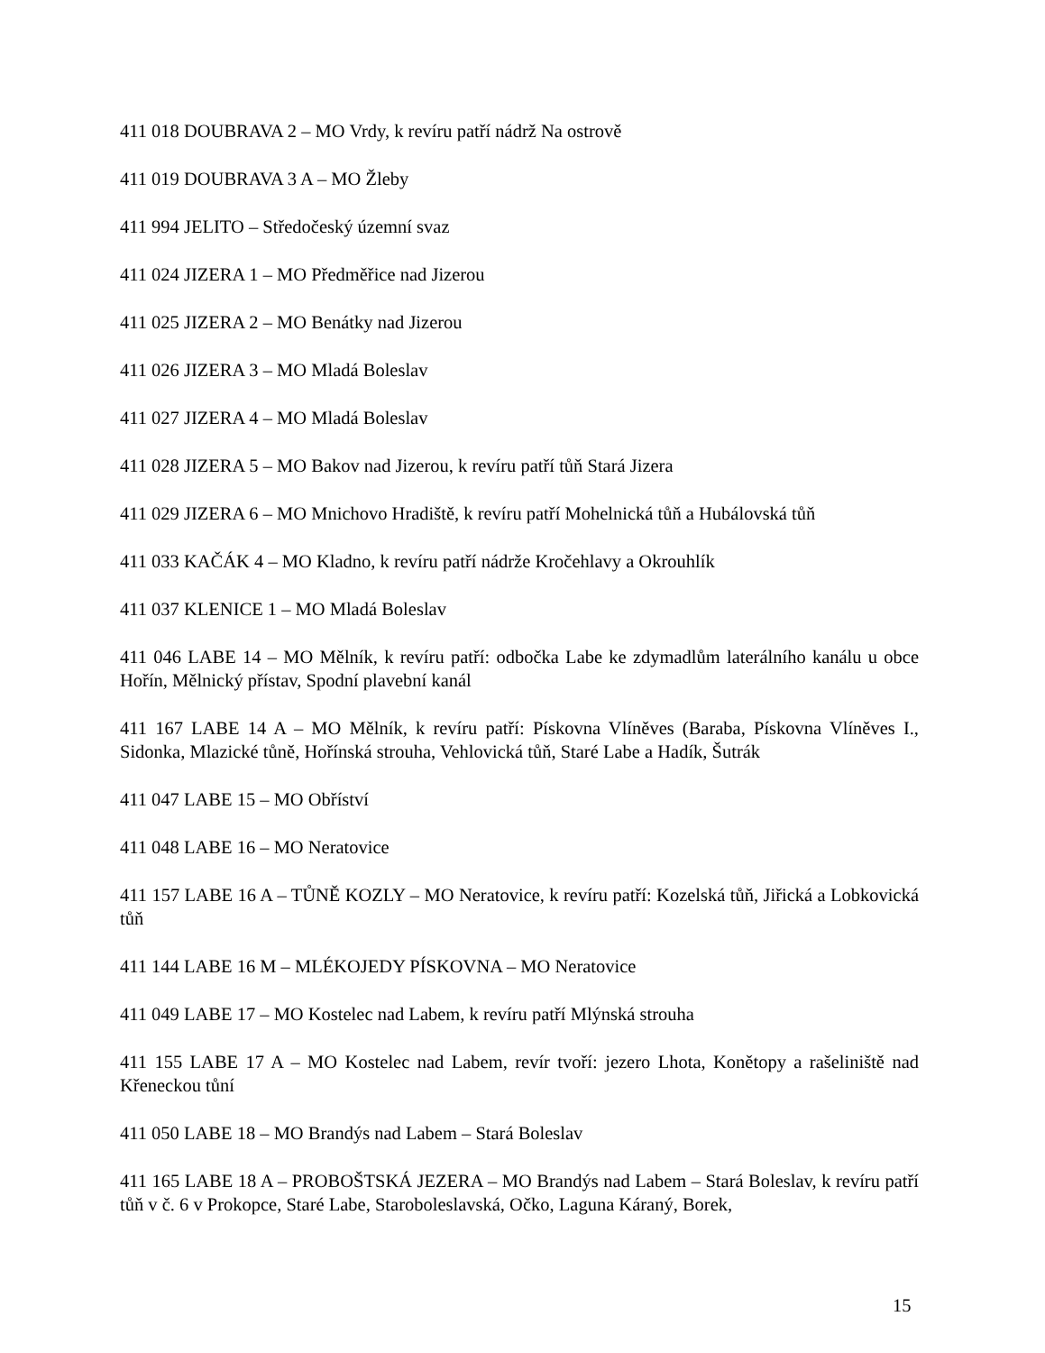411 018 DOUBRAVA 2 – MO Vrdy, k revíru patří nádrž Na ostrově
411 019 DOUBRAVA 3 A – MO Žleby
411 994 JELITO – Středočeský územní svaz
411 024 JIZERA 1 – MO Předměřice nad Jizerou
411 025 JIZERA 2 – MO Benátky nad Jizerou
411 026 JIZERA 3 – MO Mladá Boleslav
411 027 JIZERA 4 – MO Mladá Boleslav
411 028 JIZERA 5 – MO Bakov nad Jizerou, k revíru patří tůň Stará Jizera
411 029 JIZERA 6 – MO Mnichovo Hradiště, k revíru patří Mohelnická tůň a Hubálovská tůň
411 033 KAČÁK 4 – MO Kladno, k revíru patří nádrže Kročehlavy a Okrouhlík
411 037 KLENICE 1 – MO Mladá Boleslav
411 046 LABE 14 – MO Mělník, k revíru patří: odbočka Labe ke zdymadlům laterálního kanálu u obce Hořín, Mělnický přístav, Spodní plavební kanál
411 167 LABE 14 A – MO Mělník, k revíru patří: Pískovna Vlíněves (Baraba, Pískovna Vlíněves I., Sidonka, Mlazické tůně, Hořínská strouha, Vehlovická tůň, Staré Labe a Hadík, Šutrák
411 047 LABE 15 – MO Obříství
411 048 LABE 16 – MO Neratovice
411 157 LABE 16 A – TŮNĚ KOZLY – MO Neratovice, k revíru patří: Kozelská tůň, Jiřická a Lobkovická tůň
411 144 LABE 16 M – MLÉKOJEDY PÍSKOVNA – MO Neratovice
411 049 LABE 17 – MO Kostelec nad Labem, k revíru patří Mlýnská strouha
411 155 LABE 17 A – MO Kostelec nad Labem, revír tvoří: jezero Lhota, Konětopy a rašeliniště nad Křeneckou tůní
411 050 LABE 18 – MO Brandýs nad Labem – Stará Boleslav
411 165 LABE 18 A – PROBOŠTSKÁ JEZERA – MO Brandýs nad Labem – Stará Boleslav, k revíru patří tůň v č. 6 v Prokopce, Staré Labe, Staroboleslavská, Očko, Laguna Káraný, Borek,
15